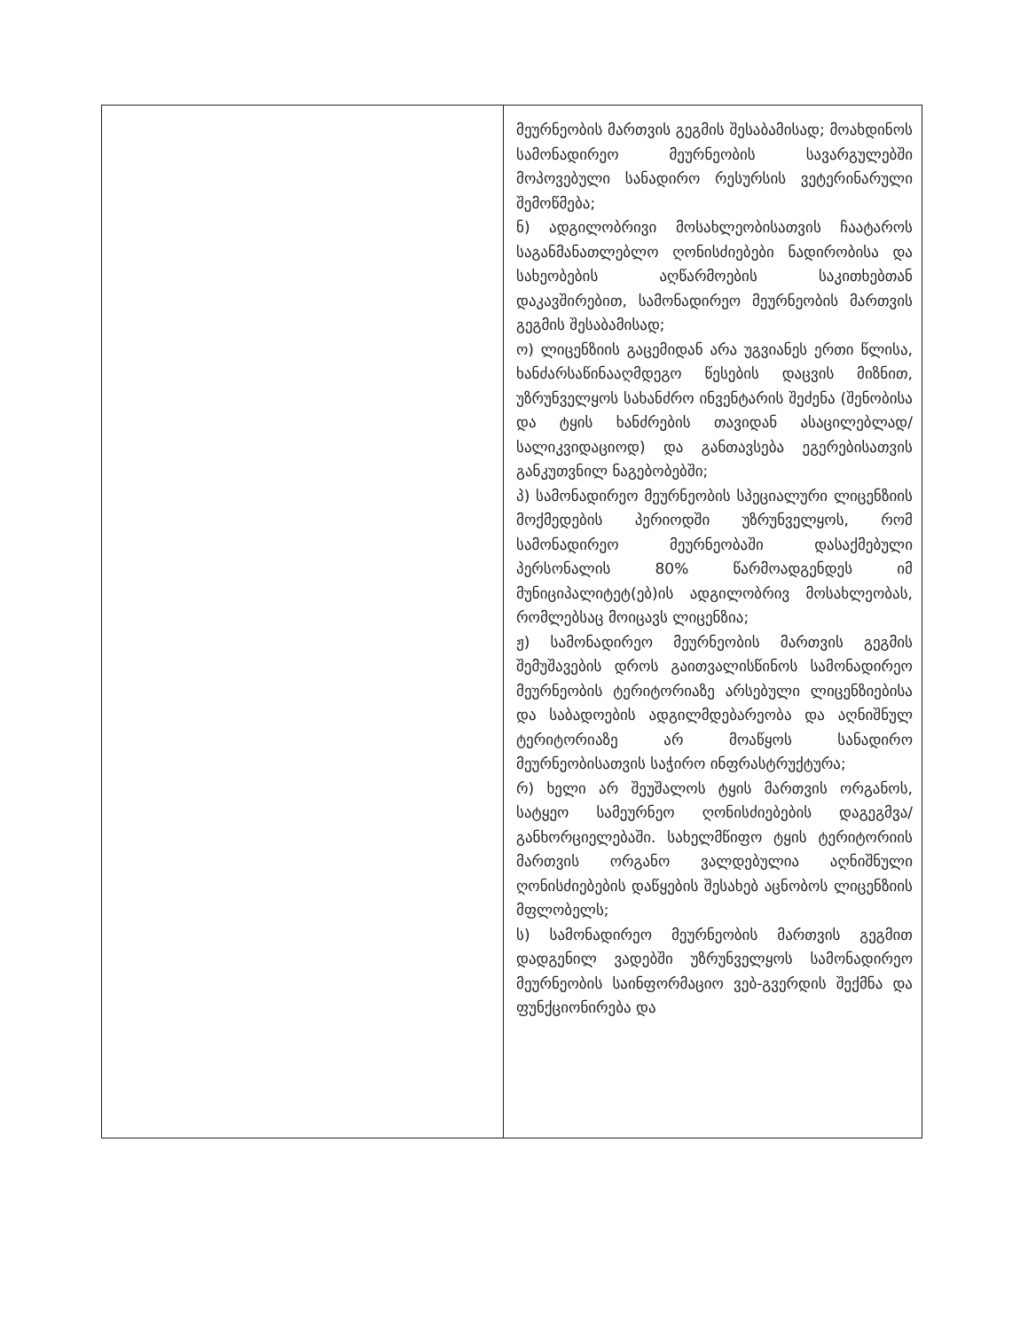| | მეურნეობის მართვის გეგმის შესაბამისად; მოახდინოს სამონადირეო მეურნეობის სავარგულებში მოპოვებული სანადირო რესურსის ვეტერინარული შემოწმება; ნ) ადგილობრივი მოსახლეობისათვის ჩაატაროს საგანმანათლებლო ღონისძიებები ნადირობისა და სახეობების აღწარმოების საკითხებთან დაკავშირებით, სამონადირეო მეურნეობის მართვის გეგმის შესაბამისად; ო) ლიცენზიის გაცემიდან არა უგვიანეს ერთი წლისა, ხანძარსაწინააღმდეგო წესების დაცვის მიზნით, უზრუნველყოს სახანძრო ინვენტარის შეძენა (შენობისა და ტყის ხანძრების თავიდან ასაცილებლად/სალიკვიდაციოდ) და განთავსება ეგერებისათვის განკუთვნილ ნაგებობებში; პ) სამონადირეო მეურნეობის სპეციალური ლიცენზიის მოქმედების პერიოდში უზრუნველყოს, რომ სამონადირეო მეურნეობაში დასაქმებული პერსონალის 80% წარმოადგენდეს იმ მუნიციპალიტეტ(ებ)ის ადგილობრივ მოსახლეობას, რომლებსაც მოიცავს ლიცენზია; ჟ) სამონადირეო მეურნეობის მართვის გეგმის შემუშავების დროს გაითვალისწინოს სამონადირეო მეურნეობის ტერიტორიაზე არსებული ლიცენზიებისა და საბადოების ადგილმდებარეობა და აღნიშნულ ტერიტორიაზე არ მოაწყოს სანადირო მეურნეობისათვის საჭირო ინფრასტრუქტურა; რ) ხელი არ შეუშალოს ტყის მართვის ორგანოს, სატყეო სამეურნეო ღონისძიებების დაგეგმვა/განხორციელებაში. სახელმწიფო ტყის ტერიტორიის მართვის ორგანო ვალდებულია აღნიშნული ღონისძიებების დაწყების შესახებ აცნობოს ლიცენზიის მფლობელს; ს) სამონადირეო მეურნეობის მართვის გეგმით დადგენილ ვადებში უზრუნველყოს სამონადირეო მეურნეობის საინფორმაციო ვებ-გვერდის შექმნა და ფუნქციონირება და |